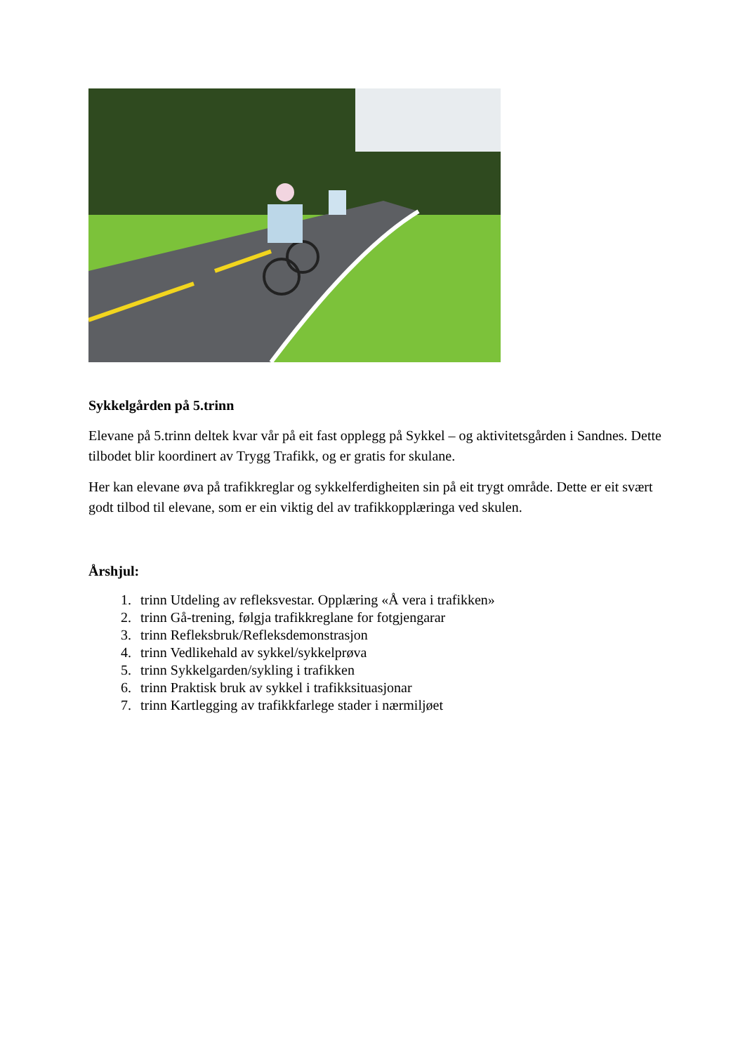Sykkelgården på 5.trinn
Elevane på 5.trinn deltek kvar vår på eit fast opplegg på Sykkel – og aktivitetsgården i Sandnes. Dette tilbodet blir koordinert av Trygg Trafikk, og er gratis for skulane.
Her kan elevane øva på trafikkreglar og sykkelferdigheiten sin på eit trygt område. Dette er eit svært godt tilbod til elevane, som er ein viktig del av trafikkopplæringa ved skulen.
Årshjul:
1. trinn Utdeling av refleksvestar. Opplæring «Å vera i trafikken»
2. trinn Gå-trening, følgja trafikkreglane for fotgjengarar
3. trinn Refleksbruk/Refleksdemonstrasjon
4. trinn Vedlikehald av sykkel/sykkelprøva
5. trinn Sykkelgarden/sykling i trafikken
6. trinn Praktisk bruk av sykkel i trafikksituasjonar
7. trinn Kartlegging av trafikkfarlege stader i nærmiljøet